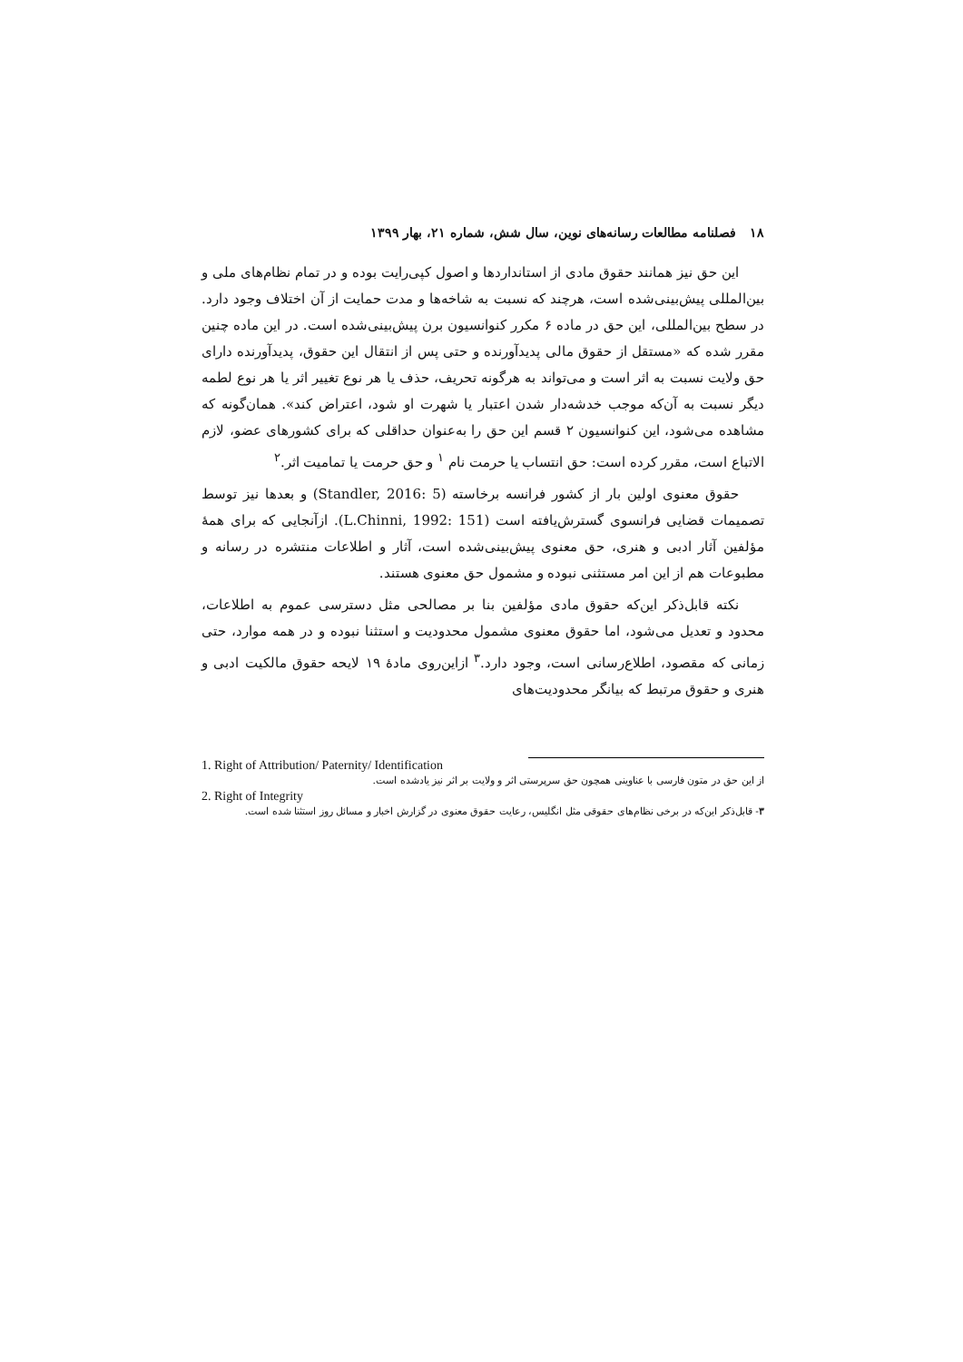۱۸ فصلنامه مطالعات رسانه‌های نوین، سال شش، شماره ۲۱، بهار ۱۳۹۹
این حق نیز همانند حقوق مادی از استانداردها و اصول کپی‌رایت بوده و در تمام نظام‌های ملی و بین‌المللی پیش‌بینی‌شده است، هرچند که نسبت به شاخه‌ها و مدت حمایت از آن اختلاف وجود دارد. در سطح بین‌المللی، این حق در ماده ۶ مکرر کنوانسیون برن پیش‌بینی‌شده است. در این ماده چنین مقرر شده که «مستقل از حقوق مالی پدیدآورنده و حتی پس از انتقال این حقوق، پدیدآورنده دارای حق ولایت نسبت به اثر است و می‌تواند به هرگونه تحریف، حذف یا هر نوع تغییر اثر یا هر نوع لطمه دیگر نسبت به آن‌که موجب خدشه‌دار شدن اعتبار یا شهرت او شود، اعتراض کند». همان‌گونه که مشاهده می‌شود، این کنوانسیون ۲ قسم این حق را به‌عنوان حداقلی که برای کشورهای عضو، لازم الاتباع است، مقرر کرده است: حق انتساب یا حرمت نام <sup>۱</sup> و حق حرمت یا تمامیت اثر.<sup>۲</sup>
حقوق معنوی اولین بار از کشور فرانسه برخاسته (Standler, 2016: 5) و بعدها نیز توسط تصمیمات قضایی فرانسوی گسترش‌یافته است (L.Chinni, 1992: 151). ازآنجایی که برای همهٔ مؤلفین آثار ادبی و هنری، حق معنوی پیش‌بینی‌شده است، آثار و اطلاعات منتشره در رسانه و مطبوعات هم از این امر مستثنی نبوده و مشمول حق معنوی هستند.
نکته قابل‌ذکر این‌که حقوق مادی مؤلفین بنا بر مصالحی مثل دسترسی عموم به اطلاعات، محدود و تعدیل می‌شود، اما حقوق معنوی مشمول محدودیت و استثنا نبوده و در همه موارد، حتی زمانی که مقصود، اطلاع‌رسانی است، وجود دارد.<sup>۳</sup> ازاین‌روی مادهٔ ۱۹ لایحه حقوق مالکیت ادبی و هنری و حقوق مرتبط که بیانگر محدودیت‌های
1. Right of Attribution/ Paternity/ Identification
از این حق در متون فارسی با عناوینی همچون حق سرپرستی اثر و ولایت بر اثر نیز یادشده است.
2. Right of Integrity
۳- قابل‌ذکر این‌که در برخی نظام‌های حقوقی مثل انگلیس، رعایت حقوق معنوی در گزارش اخبار و مسائل روز استثنا شده است.